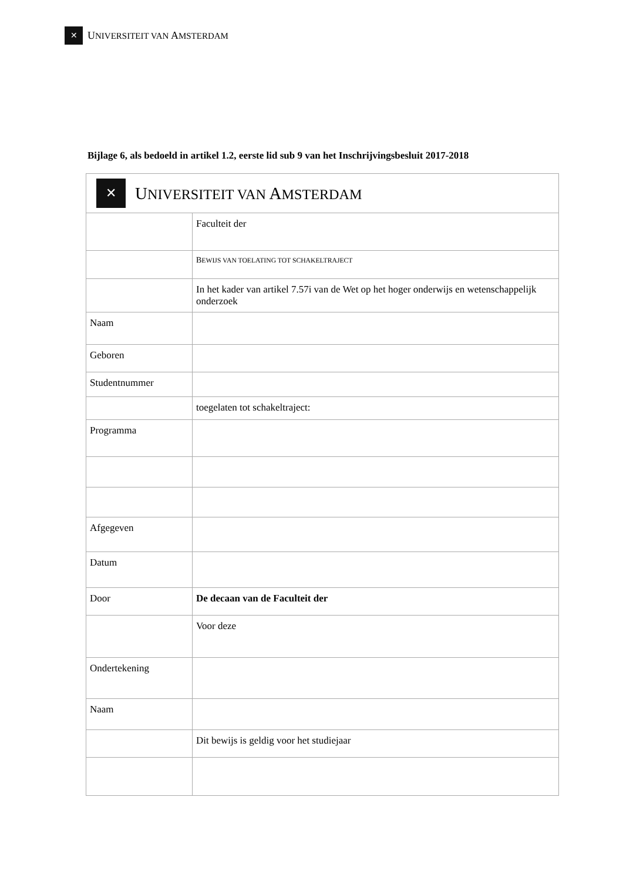✕ UNIVERSITEIT VAN AMSTERDAM
Bijlage 6, als bedoeld in artikel 1.2, eerste lid sub 9 van het Inschrijvingsbesluit 2017-2018
| ✕ U NIVERSITEIT VAN A MSTERDAM | |
| | Faculteit der |
| | B EWIJS VAN TOELATING TOT SCHAKELTRAJECT |
| | In het kader van artikel 7.57i van de Wet op het hoger onderwijs en wetenschappelijk onderzoek |
| Naam | |
| Geboren | |
| Studentnummer | |
| | toegelaten tot schakeltraject: |
| Programma | |
| Afgegeven | |
| Datum | |
| Door | De decaan van de Faculteit der |
| | Voor deze |
| Ondertekening | |
| Naam | |
| | Dit bewijs is geldig voor het studiejaar |